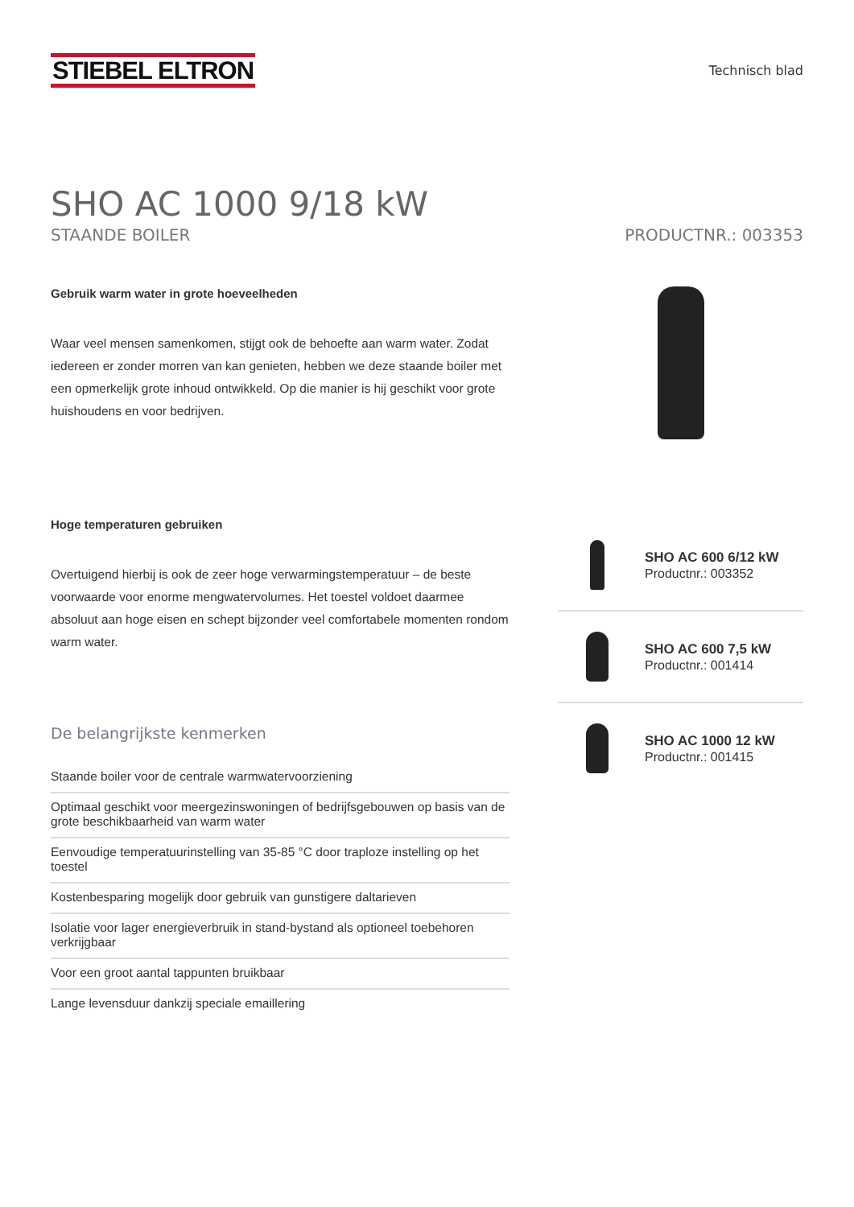STIEBEL ELTRON
Technisch blad
SHO AC 1000 9/18 kW
STAANDE BOILER PRODUCTNR.: 003353
Gebruik warm water in grote hoeveelheden
Waar veel mensen samenkomen, stijgt ook de behoefte aan warm water. Zodat iedereen er zonder morren van kan genieten, hebben we deze staande boiler met een opmerkelijk grote inhoud ontwikkeld. Op die manier is hij geschikt voor grote huishoudens en voor bedrijven.
Hoge temperaturen gebruiken
Overtuigend hierbij is ook de zeer hoge verwarmingstemperatuur – de beste voorwaarde voor enorme mengwatervolumes. Het toestel voldoet daarmee absoluut aan hoge eisen en schept bijzonder veel comfortabele momenten rondom warm water.
De belangrijkste kenmerken
Staande boiler voor de centrale warmwatervoorziening
Optimaal geschikt voor meergezinswoningen of bedrijfsgebouwen op basis van de grote beschikbaarheid van warm water
Eenvoudige temperatuurinstelling van 35-85 °C door traploze instelling op het toestel
Kostenbesparing mogelijk door gebruik van gunstigere daltarieven
Isolatie voor lager energieverbruik in stand-bystand als optioneel toebehoren verkrijgbaar
Voor een groot aantal tappunten bruikbaar
Lange levensduur dankzij speciale emaillering
SHO AC 600 6/12 kW
Productnr.: 003352
SHO AC 600 7,5 kW
Productnr.: 001414
SHO AC 1000 12 kW
Productnr.: 001415